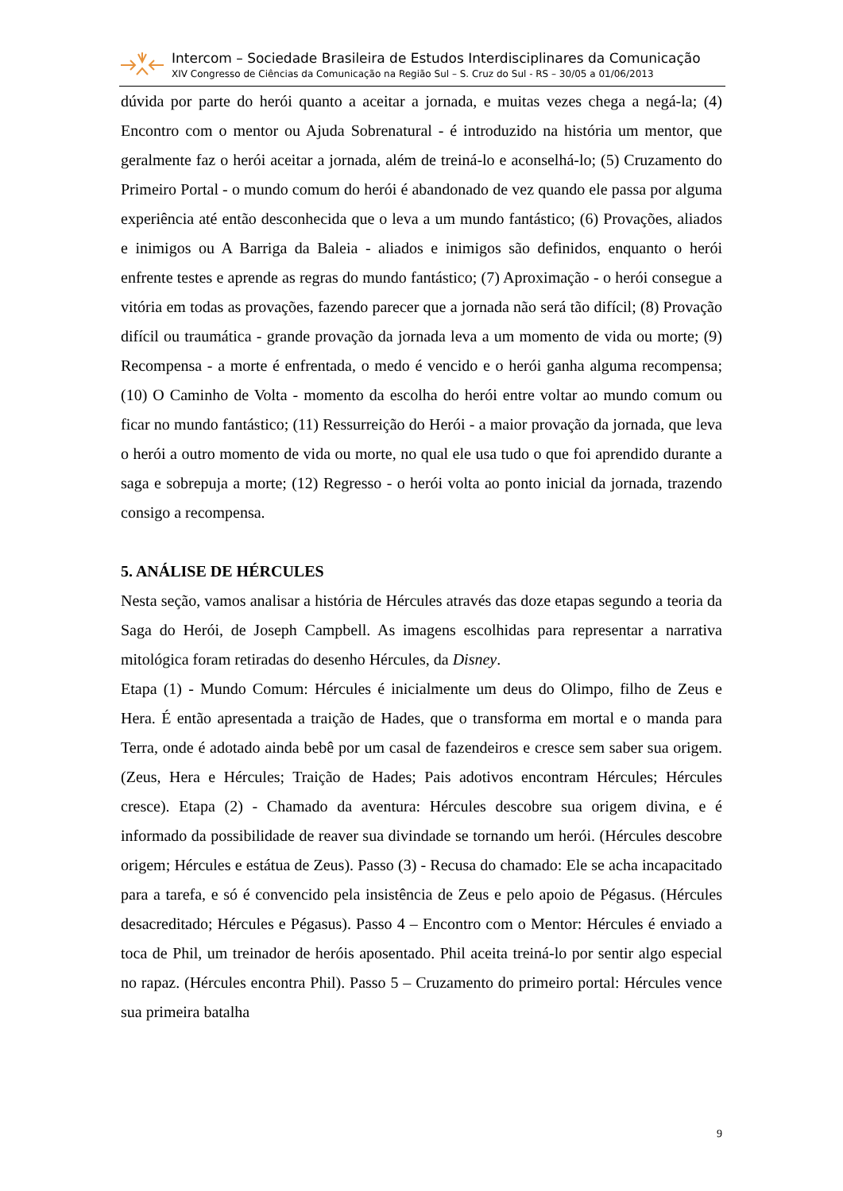Intercom – Sociedade Brasileira de Estudos Interdisciplinares da Comunicação
XIV Congresso de Ciências da Comunicação na Região Sul – S. Cruz do Sul - RS – 30/05 a 01/06/2013
dúvida por parte do herói quanto a aceitar a jornada, e muitas vezes chega a negá-la; (4) Encontro com o mentor ou Ajuda Sobrenatural - é introduzido na história um mentor, que geralmente faz o herói aceitar a jornada, além de treiná-lo e aconselhá-lo; (5) Cruzamento do Primeiro Portal - o mundo comum do herói é abandonado de vez quando ele passa por alguma experiência até então desconhecida que o leva a um mundo fantástico; (6) Provações, aliados e inimigos ou A Barriga da Baleia - aliados e inimigos são definidos, enquanto o herói enfrente testes e aprende as regras do mundo fantástico; (7) Aproximação - o herói consegue a vitória em todas as provações, fazendo parecer que a jornada não será tão difícil; (8) Provação difícil ou traumática - grande provação da jornada leva a um momento de vida ou morte; (9) Recompensa - a morte é enfrentada, o medo é vencido e o herói ganha alguma recompensa; (10) O Caminho de Volta - momento da escolha do herói entre voltar ao mundo comum ou ficar no mundo fantástico; (11) Ressurreição do Herói - a maior provação da jornada, que leva o herói a outro momento de vida ou morte, no qual ele usa tudo o que foi aprendido durante a saga e sobrepuja a morte; (12) Regresso - o herói volta ao ponto inicial da jornada, trazendo consigo a recompensa.
5. ANÁLISE DE HÉRCULES
Nesta seção, vamos analisar a história de Hércules através das doze etapas segundo a teoria da Saga do Herói, de Joseph Campbell. As imagens escolhidas para representar a narrativa mitológica foram retiradas do desenho Hércules, da Disney.
Etapa (1) - Mundo Comum: Hércules é inicialmente um deus do Olimpo, filho de Zeus e Hera. É então apresentada a traição de Hades, que o transforma em mortal e o manda para Terra, onde é adotado ainda bebê por um casal de fazendeiros e cresce sem saber sua origem. (Zeus, Hera e Hércules; Traição de Hades; Pais adotivos encontram Hércules; Hércules cresce). Etapa (2) - Chamado da aventura: Hércules descobre sua origem divina, e é informado da possibilidade de reaver sua divindade se tornando um herói. (Hércules descobre origem; Hércules e estátua de Zeus). Passo (3) - Recusa do chamado: Ele se acha incapacitado para a tarefa, e só é convencido pela insistência de Zeus e pelo apoio de Pégasus. (Hércules desacreditado; Hércules e Pégasus). Passo 4 – Encontro com o Mentor: Hércules é enviado a toca de Phil, um treinador de heróis aposentado. Phil aceita treiná-lo por sentir algo especial no rapaz. (Hércules encontra Phil). Passo 5 – Cruzamento do primeiro portal: Hércules vence sua primeira batalha
9